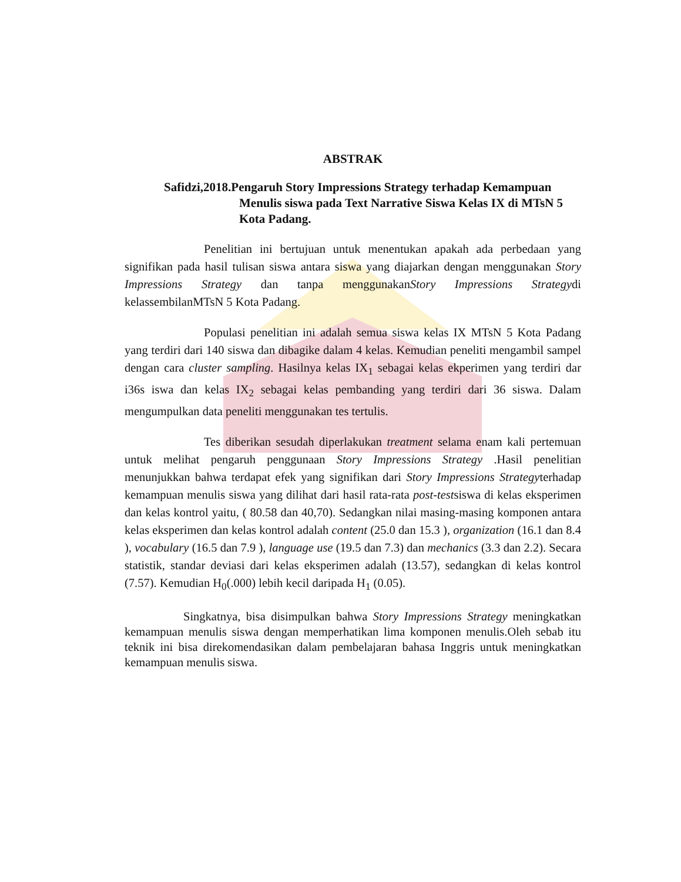ABSTRAK
Safidzi,2018.Pengaruh Story Impressions Strategy terhadap Kemampuan
Menulis siswa pada Text Narrative Siswa Kelas IX di MTsN 5 Kota Padang.
Penelitian ini bertujuan untuk menentukan apakah ada perbedaan yang signifikan pada hasil tulisan siswa antara siswa yang diajarkan dengan menggunakan Story Impressions Strategy dan tanpa menggunakanStory Impressions Strategydi kelassembilanMTsN 5 Kota Padang.
Populasi penelitian ini adalah semua siswa kelas IX MTsN 5 Kota Padang yang terdiri dari 140 siswa dan dibagike dalam 4 kelas. Kemudian peneliti mengambil sampel dengan cara cluster sampling. Hasilnya kelas IX<sub>1</sub> sebagai kelas ekperimen yang terdiri dar i36s iswa dan kelas IX<sub>2</sub> sebagai kelas pembanding yang terdiri dari 36 siswa. Dalam mengumpulkan data peneliti menggunakan tes tertulis.
Tes diberikan sesudah diperlakukan treatment selama enam kali pertemuan untuk melihat pengaruh penggunaan Story Impressions Strategy .Hasil penelitian menunjukkan bahwa terdapat efek yang signifikan dari Story Impressions Strategyterhadap kemampuan menulis siswa yang dilihat dari hasil rata-rata post-testsiswa di kelas eksperimen dan kelas kontrol yaitu, ( 80.58 dan 40,70). Sedangkan nilai masing-masing komponen antara kelas eksperimen dan kelas kontrol adalah content (25.0 dan 15.3 ), organization (16.1 dan 8.4 ), vocabulary (16.5 dan 7.9 ), language use (19.5 dan 7.3) dan mechanics (3.3 dan 2.2). Secara statistik, standar deviasi dari kelas eksperimen adalah (13.57), sedangkan di kelas kontrol (7.57). Kemudian H<sub>0</sub>(.000) lebih kecil daripada H<sub>1</sub> (0.05).
Singkatnya, bisa disimpulkan bahwa Story Impressions Strategy meningkatkan kemampuan menulis siswa dengan memperhatikan lima komponen menulis.Oleh sebab itu teknik ini bisa direkomendasikan dalam pembelajaran bahasa Inggris untuk meningkatkan kemampuan menulis siswa.